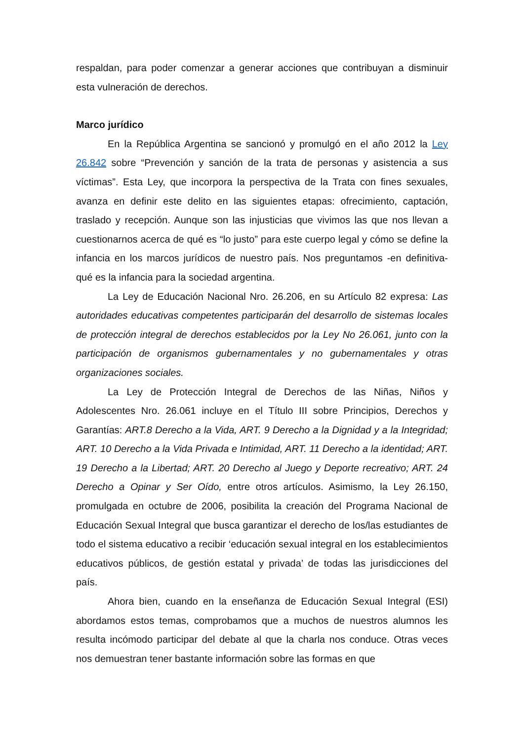respaldan, para poder comenzar a generar acciones que contribuyan a disminuir esta vulneración de derechos.
Marco jurídico
En la República Argentina se sancionó y promulgó en el año 2012 la Ley 26.842 sobre “Prevención y sanción de la trata de personas y asistencia a sus víctimas”. Esta Ley, que incorpora la perspectiva de la Trata con fines sexuales, avanza en definir este delito en las siguientes etapas: ofrecimiento, captación, traslado y recepción. Aunque son las injusticias que vivimos las que nos llevan a cuestionarnos acerca de qué es “lo justo” para este cuerpo legal y cómo se define la infancia en los marcos jurídicos de nuestro país. Nos preguntamos -en definitiva- qué es la infancia para la sociedad argentina.
La Ley de Educación Nacional Nro. 26.206, en su Artículo 82 expresa: Las autoridades educativas competentes participarán del desarrollo de sistemas locales de protección integral de derechos establecidos por la Ley No 26.061, junto con la participación de organismos gubernamentales y no gubernamentales y otras organizaciones sociales.
La Ley de Protección Integral de Derechos de las Niñas, Niños y Adolescentes Nro. 26.061 incluye en el Título III sobre Principios, Derechos y Garantías: ART.8 Derecho a la Vida, ART. 9 Derecho a la Dignidad y a la Integridad; ART. 10 Derecho a la Vida Privada e Intimidad, ART. 11 Derecho a la identidad; ART. 19 Derecho a la Libertad; ART. 20 Derecho al Juego y Deporte recreativo; ART. 24 Derecho a Opinar y Ser Oído, entre otros artículos. Asimismo, la Ley 26.150, promulgada en octubre de 2006, posibilita la creación del Programa Nacional de Educación Sexual Integral que busca garantizar el derecho de los/las estudiantes de todo el sistema educativo a recibir ‘educación sexual integral en los establecimientos educativos públicos, de gestión estatal y privada’ de todas las jurisdicciones del país.
Ahora bien, cuando en la enseñanza de Educación Sexual Integral (ESI) abordamos estos temas, comprobamos que a muchos de nuestros alumnos les resulta incómodo participar del debate al que la charla nos conduce. Otras veces nos demuestran tener bastante información sobre las formas en que